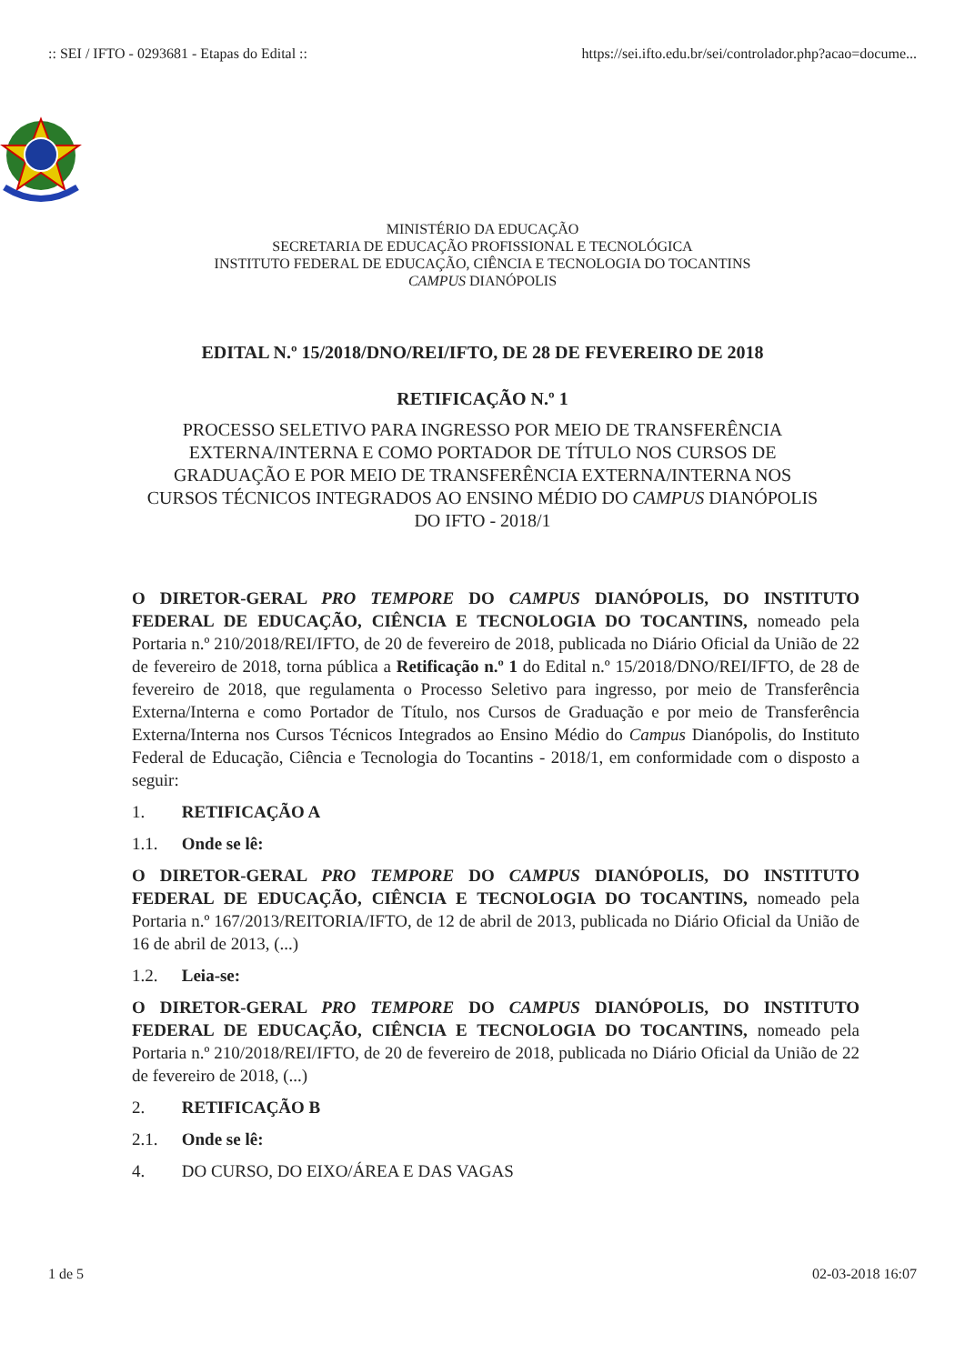:: SEI / IFTO - 0293681 - Etapas do Edital :: https://sei.ifto.edu.br/sei/controlador.php?acao=docume...
MINISTÉRIO DA EDUCAÇÃO
SECRETARIA DE EDUCAÇÃO PROFISSIONAL E TECNOLÓGICA
INSTITUTO FEDERAL DE EDUCAÇÃO, CIÊNCIA E TECNOLOGIA DO TOCANTINS
CAMPUS DIANÓPOLIS
EDITAL N.º 15/2018/DNO/REI/IFTO, DE 28 DE FEVEREIRO DE 2018
RETIFICAÇÃO N.º 1
PROCESSO SELETIVO PARA INGRESSO POR MEIO DE TRANSFERÊNCIA EXTERNA/INTERNA E COMO PORTADOR DE TÍTULO NOS CURSOS DE GRADUAÇÃO E POR MEIO DE TRANSFERÊNCIA EXTERNA/INTERNA NOS CURSOS TÉCNICOS INTEGRADOS AO ENSINO MÉDIO DO CAMPUS DIANÓPOLIS DO IFTO - 2018/1
O DIRETOR-GERAL PRO TEMPORE DO CAMPUS DIANÓPOLIS, DO INSTITUTO FEDERAL DE EDUCAÇÃO, CIÊNCIA E TECNOLOGIA DO TOCANTINS, nomeado pela Portaria n.º 210/2018/REI/IFTO, de 20 de fevereiro de 2018, publicada no Diário Oficial da União de 22 de fevereiro de 2018, torna pública a Retificação n.º 1 do Edital n.º 15/2018/DNO/REI/IFTO, de 28 de fevereiro de 2018, que regulamenta o Processo Seletivo para ingresso, por meio de Transferência Externa/Interna e como Portador de Título, nos Cursos de Graduação e por meio de Transferência Externa/Interna nos Cursos Técnicos Integrados ao Ensino Médio do Campus Dianópolis, do Instituto Federal de Educação, Ciência e Tecnologia do Tocantins - 2018/1, em conformidade com o disposto a seguir:
1. RETIFICAÇÃO A
1.1. Onde se lê:
O DIRETOR-GERAL PRO TEMPORE DO CAMPUS DIANÓPOLIS, DO INSTITUTO FEDERAL DE EDUCAÇÃO, CIÊNCIA E TECNOLOGIA DO TOCANTINS, nomeado pela Portaria n.º 167/2013/REITORIA/IFTO, de 12 de abril de 2013, publicada no Diário Oficial da União de 16 de abril de 2013, (...)
1.2. Leia-se:
O DIRETOR-GERAL PRO TEMPORE DO CAMPUS DIANÓPOLIS, DO INSTITUTO FEDERAL DE EDUCAÇÃO, CIÊNCIA E TECNOLOGIA DO TOCANTINS, nomeado pela Portaria n.º 210/2018/REI/IFTO, de 20 de fevereiro de 2018, publicada no Diário Oficial da União de 22 de fevereiro de 2018, (...)
2. RETIFICAÇÃO B
2.1. Onde se lê:
4. DO CURSO, DO EIXO/ÁREA E DAS VAGAS
1 de 5 02-03-2018 16:07